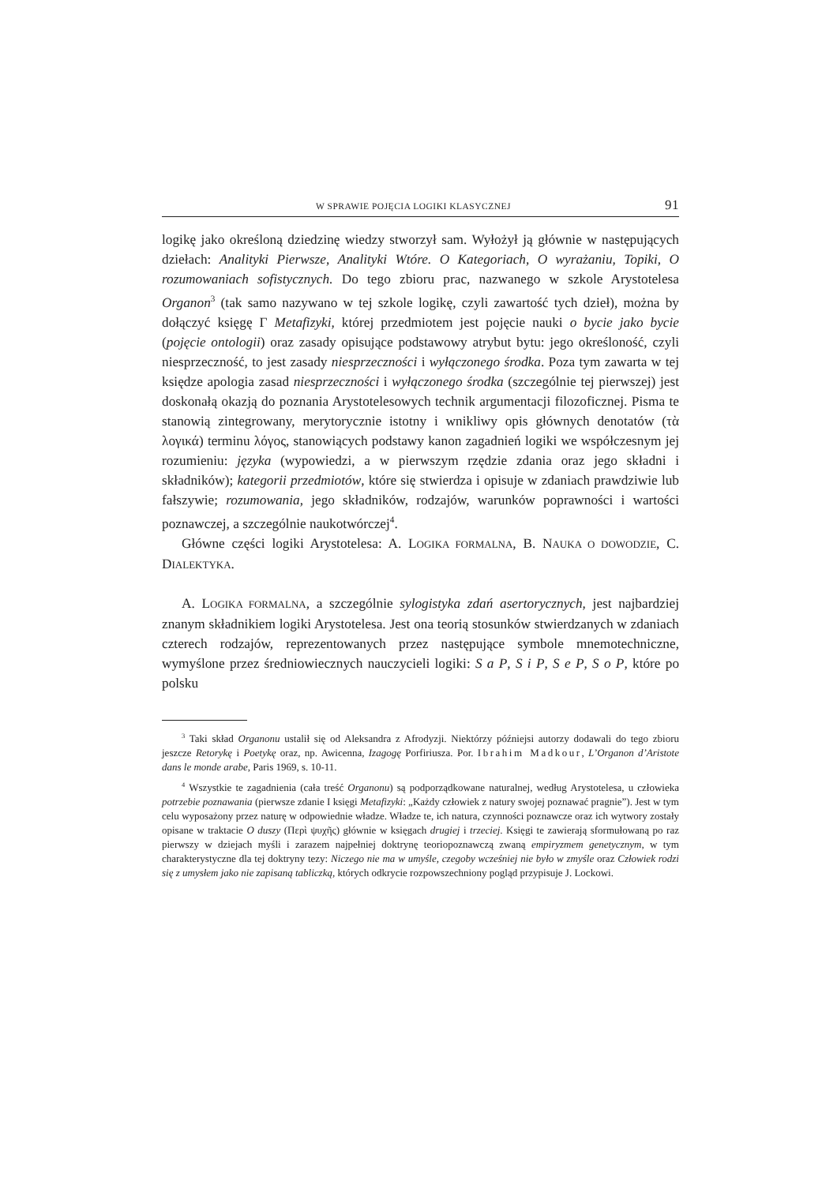W SPRAWIE POJĘCIA LOGIKI KLASYCZNEJ 91
logikę jako określoną dziedzinę wiedzy stworzył sam. Wyłożył ją głównie w następujących dziełach: Analityki Pierwsze, Analityki Wtóre. O Kategoriach, O wyrażaniu, Topiki, O rozumowaniach sofistycznych. Do tego zbioru prac, nazwanego w szkole Arystotelesa Organon<sup>3</sup> (tak samo nazywano w tej szkole logikę, czyli zawartość tych dzieł), można by dołączyć księgę Γ Metafizyki, której przedmiotem jest pojęcie nauki o bycie jako bycie (pojęcie ontologii) oraz zasady opisujące podstawowy atrybut bytu: jego określoność, czyli niesprzeczność, to jest zasady niesprzeczności i wyłączonego środka. Poza tym zawarta w tej księdze apologia zasad niesprzeczności i wyłączonego środka (szczególnie tej pierwszej) jest doskonałą okazją do poznania Arystotelesowych technik argumentacji filozoficznej. Pisma te stanowią zintegrowany, merytorycznie istotny i wnikliwy opis głównych denotatów (τὰ λογικά) terminu λόγος, stanowiących podstawy kanon zagadnień logiki we współczesnym jej rozumieniu: języka (wypowiedzi, a w pierwszym rzędzie zdania oraz jego składni i składników); kategorii przedmiotów, które się stwierdza i opisuje w zdaniach prawdziwie lub fałszywie; rozumowania, jego składników, rodzajów, warunków poprawności i wartości poznawczej, a szczególnie naukotwórczej<sup>4</sup>.
Główne części logiki Arystotelesa: A. LOGIKA FORMALNA, B. NAUKA O DOWODZIE, C. DIALEKTYKA.
A. LOGIKA FORMALNA, a szczególnie sylogistyka zdań asertorycznych, jest najbardziej znanym składnikiem logiki Arystotelesa. Jest ona teorią stosunków stwierdzanych w zdaniach czterech rodzajów, reprezentowanych przez następujące symbole mnemotechniczne, wymyślone przez średniowiecznych nauczycieli logiki: S a P, S i P, S e P, S o P, które po polsku
<sup>3</sup> Taki skład Organonu ustalił się od Aleksandra z Afrodyzji. Niektórzy późniejsi autorzy dodawali do tego zbioru jeszcze Retorykę i Poetykę oraz, np. Awicenna, Izagogę Porfiriusza. Por. Ibrahim Madkour, L’Organon d’Aristote dans le monde arabe, Paris 1969, s. 10-11.
<sup>4</sup> Wszystkie te zagadnienia (cała treść Organonu) są podporządkowane naturalnej, według Arystotelesa, u człowieka potrzebie poznawania (pierwsze zdanie I księgi Metafizyki: „Każdy człowiek z natury swojej poznawać pragnie”). Jest w tym celu wyposażony przez naturę w odpowiednie władze. Władze te, ich natura, czynności poznawcze oraz ich wytwory zostały opisane w traktacie O duszy (Περὶ ψυχῆς) głównie w księgach drugiej i trzeciej. Księgi te zawierają sformułowaną po raz pierwszy w dziejach myśli i zarazem najpełniej doktrynę teoriopoznawczą zwaną empiryzmem genetycznym, w tym charakterystyczne dla tej doktryny tezy: Niczego nie ma w umyśle, czegoby wcześniej nie było w zmyśle oraz Człowiek rodzi się z umysłem jako nie zapisaną tabliczką, których odkrycie rozpowszechniony pogląd przypisuje J. Lockowi.